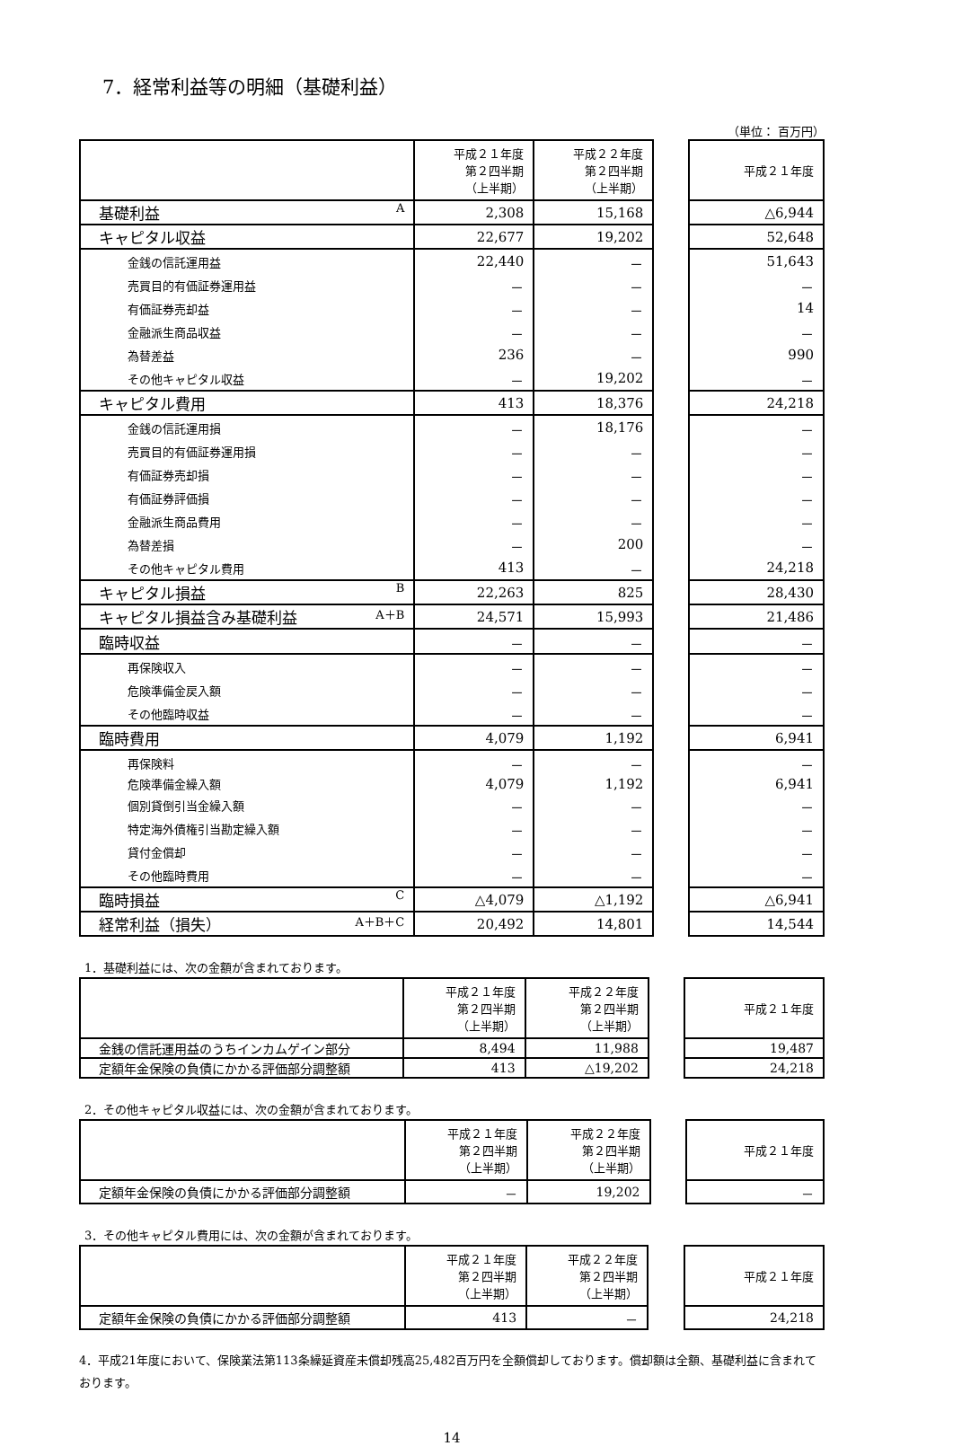7．経常利益等の明細（基礎利益）
（単位： 百万円）
| | 平成２１年度 第２四半期 （上半期） | 平成２２年度 第２四半期 （上半期） | | 平成２１年度 |
| --- | --- | --- | --- | --- |
| 基礎利益 A | 2,308 | 15,168 | | △6,944 |
| キャピタル収益 | 22,677 | 19,202 | | 52,648 |
| 金銭の信託運用益 | 22,440 | － | | 51,643 |
| 売買目的有価証券運用益 | － | － | | － |
| 有価証券売却益 | － | － | | 14 |
| 金融派生商品収益 | － | － | | － |
| 為替差益 | 236 | － | | 990 |
| その他キャピタル収益 | － | 19,202 | | － |
| キャピタル費用 | 413 | 18,376 | | 24,218 |
| 金銭の信託運用損 | － | 18,176 | | － |
| 売買目的有価証券運用損 | － | － | | － |
| 有価証券売却損 | － | － | | － |
| 有価証券評価損 | － | － | | － |
| 金融派生商品費用 | － | － | | － |
| 為替差損 | － | 200 | | － |
| その他キャピタル費用 | 413 | － | | 24,218 |
| キャピタル損益 B | 22,263 | 825 | | 28,430 |
| キャピタル損益含み基礎利益 A＋B | 24,571 | 15,993 | | 21,486 |
| 臨時収益 | － | － | | － |
| 再保険収入 | － | － | | － |
| 危険準備金戻入額 | － | － | | － |
| その他臨時収益 | － | － | | － |
| 臨時費用 | 4,079 | 1,192 | | 6,941 |
| 再保険料 | － | － | | － |
| 危険準備金繰入額 | 4,079 | 1,192 | | 6,941 |
| 個別貸倒引当金繰入額 | － | － | | － |
| 特定海外債権引当勘定繰入額 | － | － | | － |
| 貸付金償却 | － | － | | － |
| その他臨時費用 | － | － | | － |
| 臨時損益 C | △4,079 | △1,192 | | △6,941 |
| 経常利益（損失） A＋B＋C | 20,492 | 14,801 | | 14,544 |
1．基礎利益には、次の金額が含まれております。
| | 平成２１年度 第２四半期 （上半期） | 平成２２年度 第２四半期 （上半期） | | 平成２１年度 |
| --- | --- | --- | --- | --- |
| 金銭の信託運用益のうちインカムゲイン部分 | 8,494 | 11,988 | | 19,487 |
| 定額年金保険の負債にかかる評価部分調整額 | 413 | △19,202 | | 24,218 |
2．その他キャピタル収益には、次の金額が含まれております。
| | 平成２１年度 第２四半期 （上半期） | 平成２２年度 第２四半期 （上半期） | | 平成２１年度 |
| --- | --- | --- | --- | --- |
| 定額年金保険の負債にかかる評価部分調整額 | － | 19,202 | | － |
3．その他キャピタル費用には、次の金額が含まれております。
| | 平成２１年度 第２四半期 （上半期） | 平成２２年度 第２四半期 （上半期） | | 平成２１年度 |
| --- | --- | --- | --- | --- |
| 定額年金保険の負債にかかる評価部分調整額 | 413 | － | | 24,218 |
4．平成21年度において、保険業法第113条繰延資産未償却残高25,482百万円を全額償却しております。償却額は全額、基礎利益に含まれております。
14